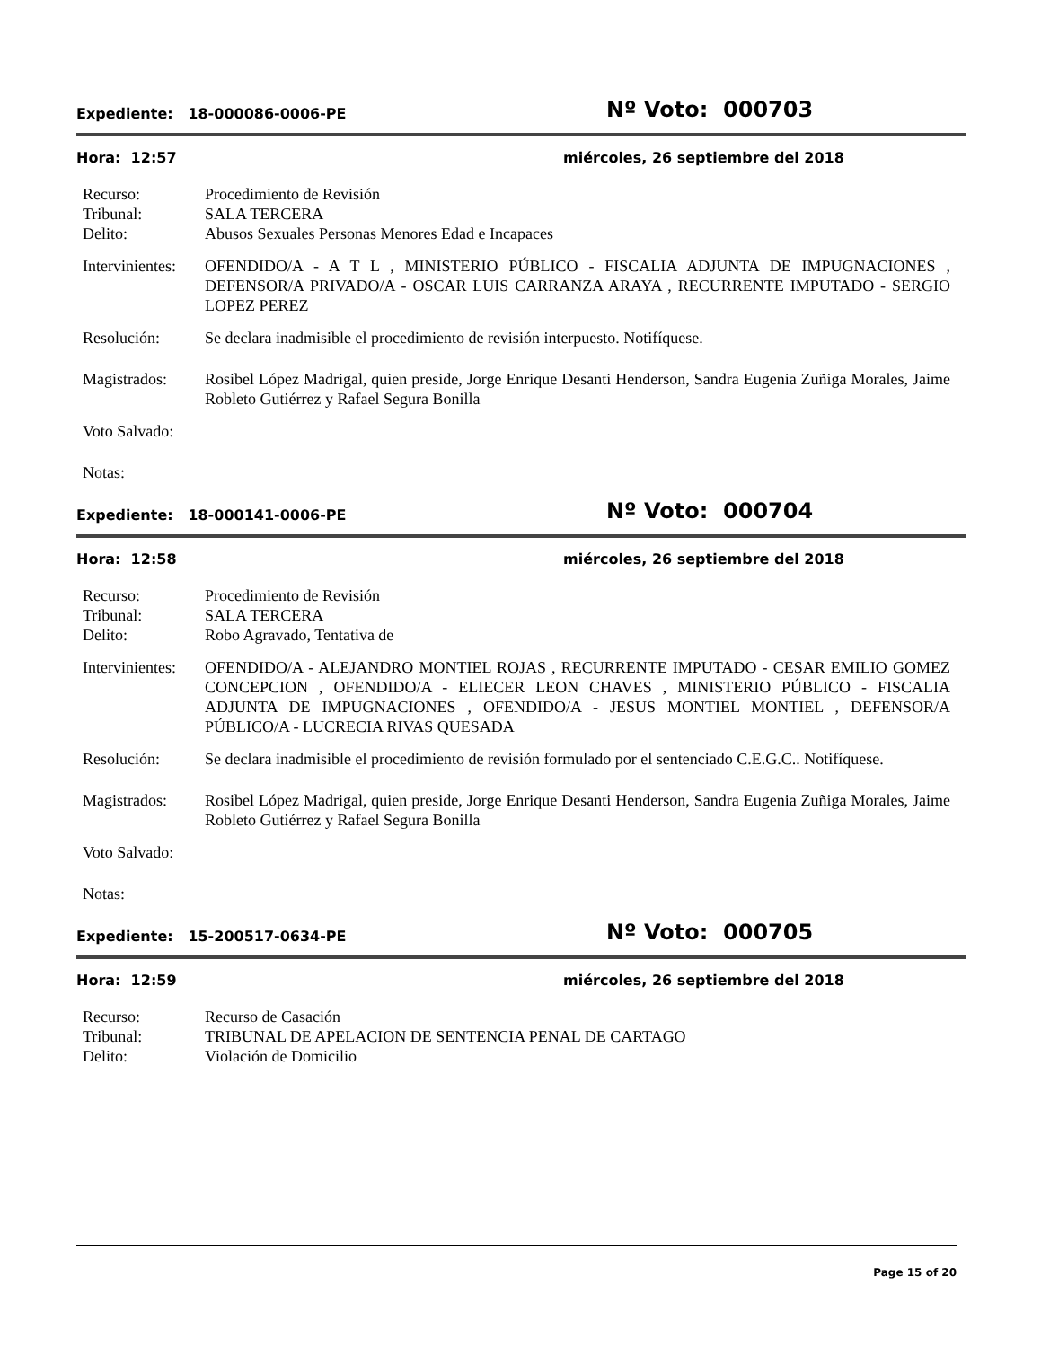Expediente: 18-000086-0006-PE
Nº Voto: 000703
Hora: 12:57 miércoles, 26 septiembre del 2018
Recurso: Procedimiento de Revisión
Tribunal: SALA TERCERA
Delito: Abusos Sexuales Personas Menores Edad e Incapaces
Intervinientes:
OFENDIDO/A - A T L , MINISTERIO PÚBLICO - FISCALIA ADJUNTA DE IMPUGNACIONES , DEFENSOR/A PRIVADO/A - OSCAR LUIS CARRANZA ARAYA , RECURRENTE IMPUTADO - SERGIO LOPEZ PEREZ
Resolución: Se declara inadmisible el procedimiento de revisión interpuesto. Notifíquese.
Magistrados: Rosibel López Madrigal, quien preside, Jorge Enrique Desanti Henderson, Sandra Eugenia Zuñiga Morales, Jaime Robleto Gutiérrez y Rafael Segura Bonilla
Voto Salvado:
Notas:
Expediente: 18-000141-0006-PE
Nº Voto: 000704
Hora: 12:58 miércoles, 26 septiembre del 2018
Recurso: Procedimiento de Revisión
Tribunal: SALA TERCERA
Delito: Robo Agravado, Tentativa de
Intervinientes:
OFENDIDO/A - ALEJANDRO MONTIEL ROJAS , RECURRENTE IMPUTADO - CESAR EMILIO GOMEZ CONCEPCION , OFENDIDO/A - ELIECER LEON CHAVES , MINISTERIO PÚBLICO - FISCALIA ADJUNTA DE IMPUGNACIONES , OFENDIDO/A - JESUS MONTIEL MONTIEL , DEFENSOR/A PÚBLICO/A - LUCRECIA RIVAS QUESADA
Resolución: Se declara inadmisible el procedimiento de revisión formulado por el sentenciado C.E.G.C.. Notifíquese.
Magistrados: Rosibel López Madrigal, quien preside, Jorge Enrique Desanti Henderson, Sandra Eugenia Zuñiga Morales, Jaime Robleto Gutiérrez y Rafael Segura Bonilla
Voto Salvado:
Notas:
Expediente: 15-200517-0634-PE
Nº Voto: 000705
Hora: 12:59 miércoles, 26 septiembre del 2018
Recurso: Recurso de Casación
Tribunal: TRIBUNAL DE APELACION DE SENTENCIA PENAL DE CARTAGO
Delito: Violación de Domicilio
Page 15 of 20